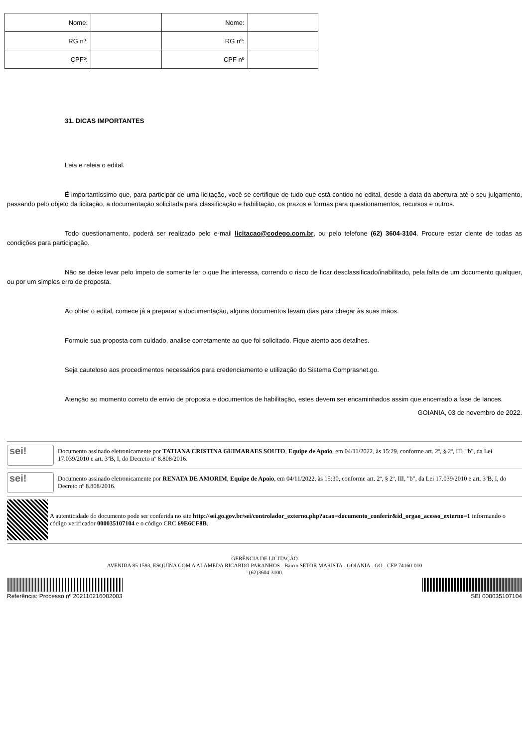| Nome: | | Nome: | |
| RG nº: | | RG nº: | |
| CPFº: | | CPF nº | |
31. DICAS IMPORTANTES
Leia e releia o edital.
É importantíssimo que, para participar de uma licitação, você se certifique de tudo que está contido no edital, desde a data da abertura até o seu julgamento, passando pelo objeto da licitação, a documentação solicitada para classificação e habilitação, os prazos e formas para questionamentos, recursos e outros.
Todo questionamento, poderá ser realizado pelo e-mail licitacao@codego.com.br, ou pelo telefone (62) 3604-3104. Procure estar ciente de todas as condições para participação.
Não se deixe levar pelo ímpeto de somente ler o que lhe interessa, correndo o risco de ficar desclassificado/inabilitado, pela falta de um documento qualquer, ou por um simples erro de proposta.
Ao obter o edital, comece já a preparar a documentação, alguns documentos levam dias para chegar às suas mãos.
Formule sua proposta com cuidado, analise corretamente ao que foi solicitado. Fique atento aos detalhes.
Seja cauteloso aos procedimentos necessários para credenciamento e utilização do Sistema Comprasnet.go.
Atenção ao momento correto de envio de proposta e documentos de habilitação, estes devem ser encaminhados assim que encerrado a fase de lances.
GOIANIA, 03 de novembro de 2022.
sei!
Documento assinado eletronicamente por TATIANA CRISTINA GUIMARAES SOUTO, Equipe de Apoio, em 04/11/2022, às 15:29, conforme art. 2º, § 2º, III, "b", da Lei 17.039/2010 e art. 3ºB, I, do Decreto nº 8.808/2016.
sei!
Documento assinado eletronicamente por RENATA DE AMORIM, Equipe de Apoio, em 04/11/2022, às 15:30, conforme art. 2º, § 2º, III, "b", da Lei 17.039/2010 e art. 3ºB, I, do Decreto nº 8.808/2016.
A autenticidade do documento pode ser conferida no site http://sei.go.gov.br/sei/controlador_externo.php?acao=documento_conferir&id_orgao_acesso_externo=1 informando o código verificador 000035107104 e o código CRC 69E6CF8B.
GERÊNCIA DE LICITAÇÃO
AVENIDA 85 1593, ESQUINA COM A ALAMEDA RICARDO PARANHOS - Bairro SETOR MARISTA - GOIANIA - GO - CEP 74160-010
- (62)3604-3100.
Referência: Processo nº 202110216002003 SEI 000035107104